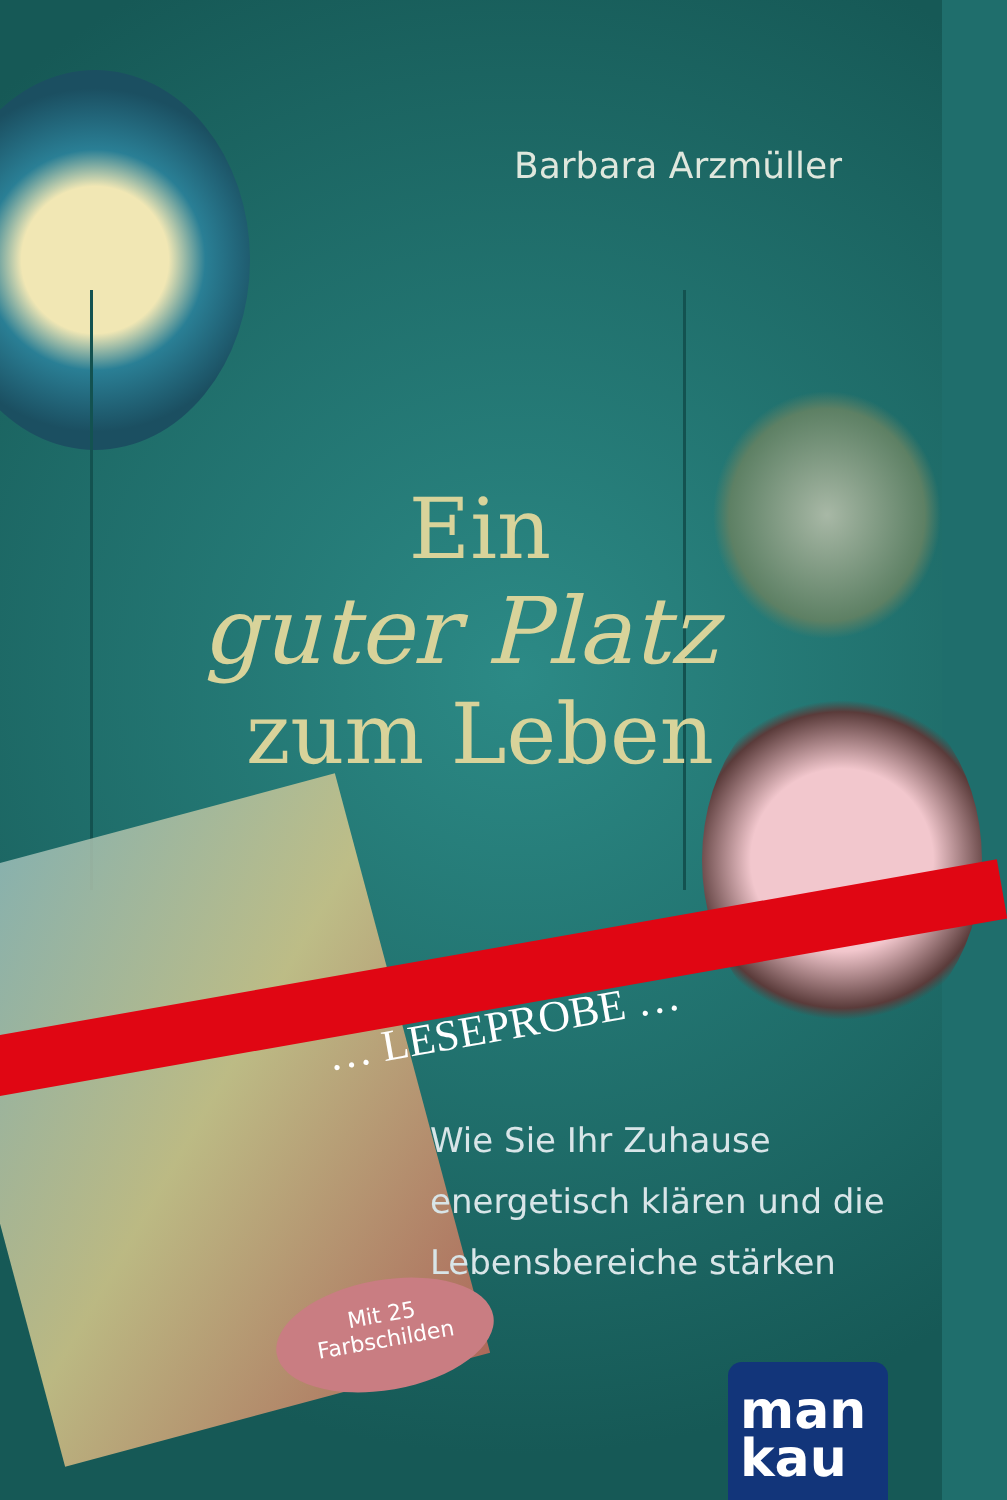Barbara Arzmüller
Ein
guter Platz
zum Leben
… LESEPROBE …
Wie Sie Ihr Zuhause
energetisch klären und die
Lebensbereiche stärken
Mit 25
Farbschilden
man
kau